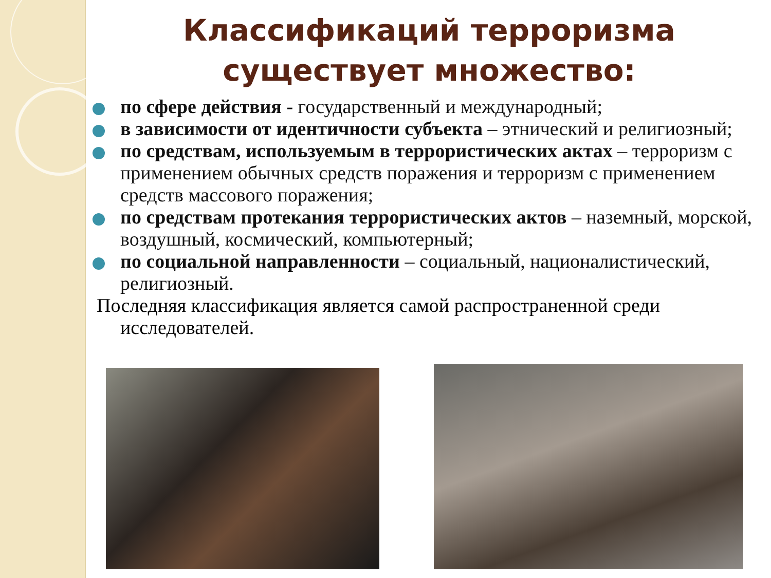Классификаций терроризма существует множество:
по сфере действия - государственный и международный;
в зависимости от идентичности субъекта – этнический и религиозный;
по средствам, используемым в террористических актах – терроризм с применением обычных средств поражения и терроризм с применением средств массового поражения;
по средствам протекания террористических актов – наземный, морской, воздушный, космический, компьютерный;
по социальной направленности – социальный, националистический, религиозный.
Последняя классификация является самой распространенной среди исследователей.